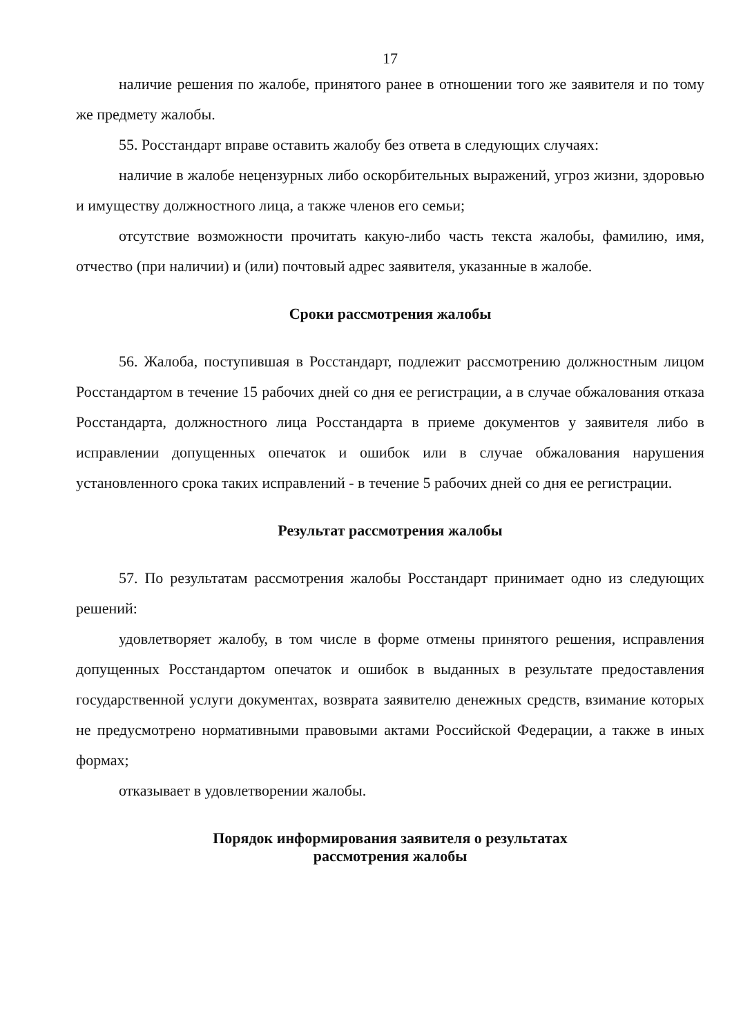17
наличие решения по жалобе, принятого ранее в отношении того же заявителя и по тому же предмету жалобы.
55. Росстандарт вправе оставить жалобу без ответа в следующих случаях:
наличие в жалобе нецензурных либо оскорбительных выражений, угроз жизни, здоровью и имуществу должностного лица, а также членов его семьи;
отсутствие возможности прочитать какую-либо часть текста жалобы, фамилию, имя, отчество (при наличии) и (или) почтовый адрес заявителя, указанные в жалобе.
Сроки рассмотрения жалобы
56. Жалоба, поступившая в Росстандарт, подлежит рассмотрению должностным лицом Росстандартом в течение 15 рабочих дней со дня ее регистрации, а в случае обжалования отказа Росстандарта, должностного лица Росстандарта в приеме документов у заявителя либо в исправлении допущенных опечаток и ошибок или в случае обжалования нарушения установленного срока таких исправлений - в течение 5 рабочих дней со дня ее регистрации.
Результат рассмотрения жалобы
57. По результатам рассмотрения жалобы Росстандарт принимает одно из следующих решений:
удовлетворяет жалобу, в том числе в форме отмены принятого решения, исправления допущенных Росстандартом опечаток и ошибок в выданных в результате предоставления государственной услуги документах, возврата заявителю денежных средств, взимание которых не предусмотрено нормативными правовыми актами Российской Федерации, а также в иных формах;
отказывает в удовлетворении жалобы.
Порядок информирования заявителя о результатах
рассмотрения жалобы